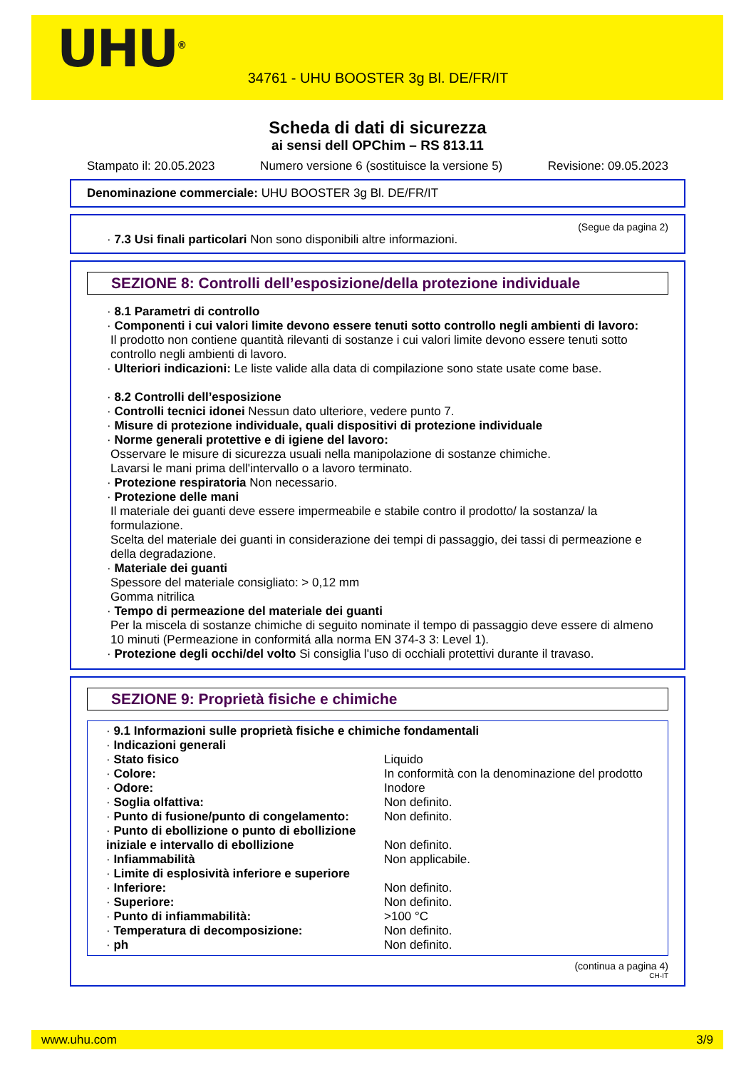UHU<sup>®</sup>
34761 - UHU BOOSTER 3g Bl. DE/FR/IT
Scheda di dati di sicurezza
ai sensi dell OPChim – RS 813.11
Stampato il: 20.05.2023 Numero versione 6 (sostituisce la versione 5) Revisione: 09.05.2023
Denominazione commerciale: UHU BOOSTER 3g Bl. DE/FR/IT
(Segue da pagina 2)
· 7.3 Usi finali particolari Non sono disponibili altre informazioni.
SEZIONE 8: Controlli dell’esposizione/della protezione individuale
· 8.1 Parametri di controllo
· Componenti i cui valori limite devono essere tenuti sotto controllo negli ambienti di lavoro:
Il prodotto non contiene quantità rilevanti di sostanze i cui valori limite devono essere tenuti sotto controllo negli ambienti di lavoro.
· Ulteriori indicazioni: Le liste valide alla data di compilazione sono state usate come base.
· 8.2 Controlli dell’esposizione
· Controlli tecnici idonei Nessun dato ulteriore, vedere punto 7.
· Misure di protezione individuale, quali dispositivi di protezione individuale
· Norme generali protettive e di igiene del lavoro:
Osservare le misure di sicurezza usuali nella manipolazione di sostanze chimiche.
Lavarsi le mani prima dell'intervallo o a lavoro terminato.
· Protezione respiratoria Non necessario.
· Protezione delle mani
Il materiale dei guanti deve essere impermeabile e stabile contro il prodotto/ la sostanza/ la formulazione.
Scelta del materiale dei guanti in considerazione dei tempi di passaggio, dei tassi di permeazione e della degradazione.
· Materiale dei guanti
Spessore del materiale consigliato: > 0,12 mm
Gomma nitrilica
· Tempo di permeazione del materiale dei guanti
Per la miscela di sostanze chimiche di seguito nominate il tempo di passaggio deve essere di almeno 10 minuti (Permeazione in conformitá alla norma EN 374-3 3: Level 1).
· Protezione degli occhi/del volto Si consiglia l'uso di occhiali protettivi durante il travaso.
SEZIONE 9: Proprietà fisiche e chimiche
| · 9.1 Informazioni sulle proprietà fisiche e chimiche fondamentali | |
| · Indicazioni generali | |
| · Stato fisico | Liquido |
| · Colore: | In conformità con la denominazione del prodotto |
| · Odore: | Inodore |
| · Soglia olfattiva: | Non definito. |
| · Punto di fusione/punto di congelamento: | Non definito. |
| · Punto di ebollizione o punto di ebollizione iniziale e intervallo di ebollizione | Non definito. |
| · Infiammabilità | Non applicabile. |
| · Limite di esplosività inferiore e superiore | |
| · Inferiore: | Non definito. |
| · Superiore: | Non definito. |
| · Punto di infiammabilità: | >100 °C |
| · Temperatura di decomposizione: | Non definito. |
| · ph | Non definito. |
(continua a pagina 4)
CH-IT
www.uhu.com 3/9